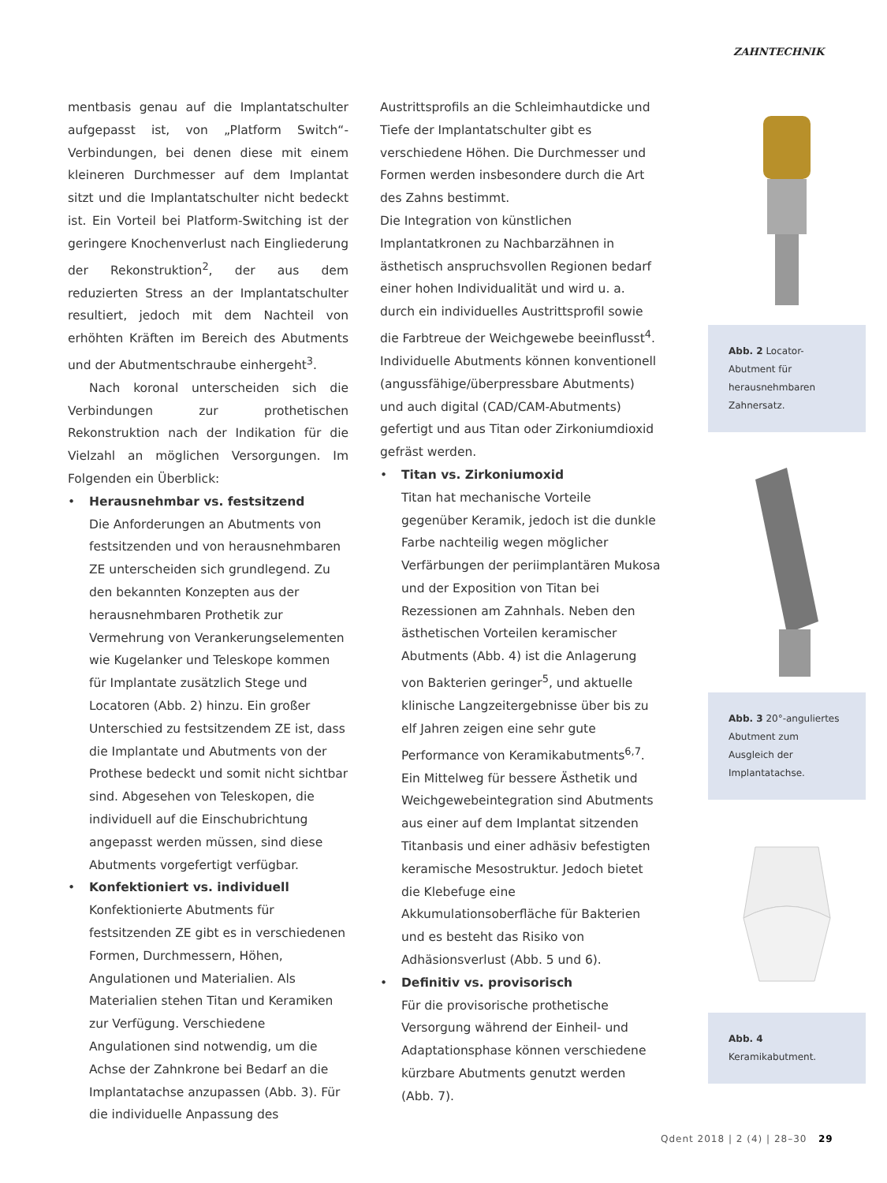ZAHNTECHNIK
mentbasis genau auf die Implantatschulter aufgepasst ist, von „Platform Switch“-Verbindungen, bei denen diese mit einem kleineren Durchmesser auf dem Implantat sitzt und die Implantatschulter nicht bedeckt ist. Ein Vorteil bei Platform-Switching ist der geringere Knochenverlust nach Eingliederung der Rekonstruktion<sup>2</sup>, der aus dem reduzierten Stress an der Implantatschulter resultiert, jedoch mit dem Nachteil von erhöhten Kräften im Bereich des Abutments und der Abutmentschraube einhergeht<sup>3</sup>.
Nach koronal unterscheiden sich die Verbindungen zur prothetischen Rekonstruktion nach der Indikation für die Vielzahl an möglichen Versorgungen. Im Folgenden ein Überblick:
• Herausnehmbar vs. festsitzend
Die Anforderungen an Abutments von festsitzenden und von herausnehmbaren ZE unterscheiden sich grundlegend. Zu den bekannten Konzepten aus der herausnehmbaren Prothetik zur Vermehrung von Verankerungselementen wie Kugelanker und Teleskope kommen für Implantate zusätzlich Stege und Locatoren (Abb. 2) hinzu. Ein großer Unterschied zu festsitzendem ZE ist, dass die Implantate und Abutments von der Prothese bedeckt und somit nicht sichtbar sind. Abgesehen von Teleskopen, die individuell auf die Einschubrichtung angepasst werden müssen, sind diese Abutments vorgefertigt verfügbar.
• Konfektioniert vs. individuell
Konfektionierte Abutments für festsitzenden ZE gibt es in verschiedenen Formen, Durchmessern, Höhen, Angulationen und Materialien. Als Materialien stehen Titan und Keramiken zur Verfügung. Verschiedene Angulationen sind notwendig, um die Achse der Zahnkrone bei Bedarf an die Implantatachse anzupassen (Abb. 3). Für die individuelle Anpassung des
Austrittsprofils an die Schleimhautdicke und Tiefe der Implantatschulter gibt es verschiedene Höhen. Die Durchmesser und Formen werden insbesondere durch die Art des Zahns bestimmt.
Die Integration von künstlichen Implantatkronen zu Nachbarzähnen in ästhetisch anspruchsvollen Regionen bedarf einer hohen Individualität und wird u. a. durch ein individuelles Austrittsprofil sowie die Farbtreue der Weichgewebe beeinflusst<sup>4</sup>. Individuelle Abutments können konventionell (angussfähige/überpressbare Abutments) und auch digital (CAD/CAM-Abutments) gefertigt und aus Titan oder Zirkoniumdioxid gefräst werden.
• Titan vs. Zirkoniumoxid
Titan hat mechanische Vorteile gegenüber Keramik, jedoch ist die dunkle Farbe nachteilig wegen möglicher Verfärbungen der periimplantären Mukosa und der Exposition von Titan bei Rezessionen am Zahnhals. Neben den ästhetischen Vorteilen keramischer Abutments (Abb. 4) ist die Anlagerung von Bakterien geringer<sup>5</sup>, und aktuelle klinische Langzeitergebnisse über bis zu elf Jahren zeigen eine sehr gute Performance von Keramikabutments<sup>6,7</sup>.
Ein Mittelweg für bessere Ästhetik und Weichgewebeintegration sind Abutments aus einer auf dem Implantat sitzenden Titanbasis und einer adhäsiv befestigten keramische Mesostruktur. Jedoch bietet die Klebefuge eine Akkumulationsoberfläche für Bakterien und es besteht das Risiko von Adhäsionsverlust (Abb. 5 und 6).
• Definitiv vs. provisorisch
Für die provisorische prothetische Versorgung während der Einheil- und Adaptationsphase können verschiedene kürzbare Abutments genutzt werden (Abb. 7).
Abb. 2 Locator-Abutment für herausnehmbaren Zahnersatz.
Abb. 3 20°-anguliertes Abutment zum Ausgleich der Implantatachse.
Abb. 4 Keramikabutment.
Qdent 2018 | 2 (4) | 28–30 29